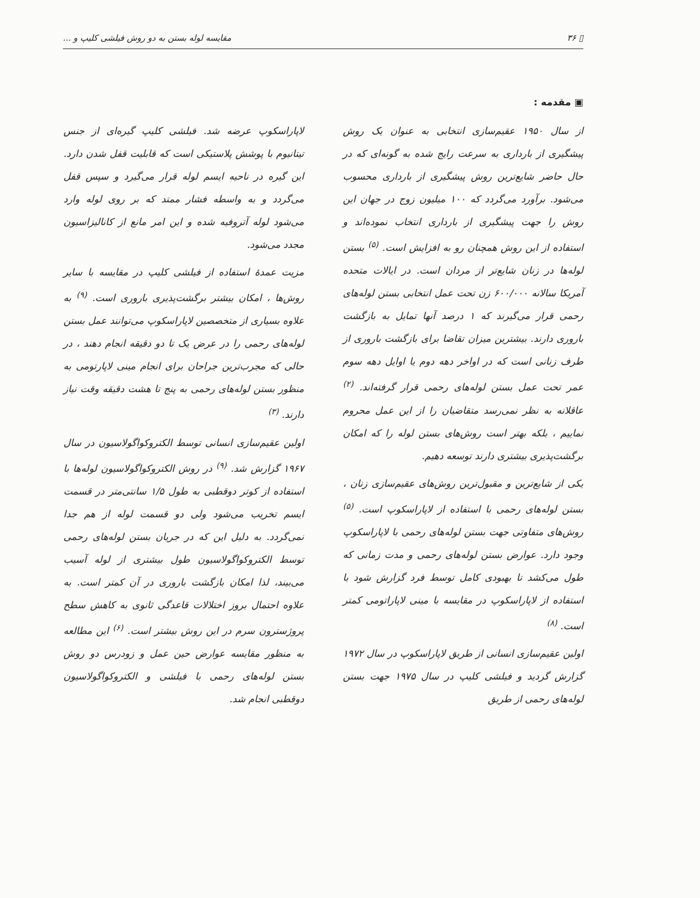▯ ۳۶ مقایسه لوله بستن به دو روش فیلشی کلیپ و ...
▣ مقدمه :
از سال ۱۹۵۰ عقیم‌سازی انتخابی به عنوان یک روش پیشگیری از بارداری به سرعت رایج شده به گونه‌ای که در حال حاضر شایع‌ترین روش پیشگیری از بارداری محسوب می‌شود. برآورد می‌گردد که ۱۰۰ میلیون زوج در جهان این روش را جهت پیشگیری از بارداری انتخاب نموده‌اند و استفاده از این روش همچنان رو به افزایش است. <sup>(۵)</sup> بستن لوله‌ها در زنان شایع‌تر از مردان است. در ایالات متحده آمریکا سالانه ۶۰۰/۰۰۰ زن تحت عمل انتخابی بستن لوله‌های رحمی قرار می‌گیرند که ۱ درصد آنها تمایل به بازگشت باروری دارند. بیشترین میزان تقاضا برای بازگشت باروری از طرف زنانی است که در اواخر دهه دوم یا اوایل دهه سوم عمر تحت عمل بستن لوله‌های رحمی قرار گرفته‌اند. <sup>(۲)</sup> عاقلانه به نظر نمی‌رسد متقاضیان را از این عمل محروم نماییم ، بلکه بهتر است روش‌های بستن لوله را که امکان برگشت‌پذیری بیشتری دارند توسعه دهیم.
یکی از شایع‌ترین و مقبول‌ترین روش‌های عقیم‌سازی زنان ، بستن لوله‌های رحمی با استفاده از لاپاراسکوپ است. <sup>(۵)</sup> روش‌های متفاوتی جهت بستن لوله‌های رحمی با لاپاراسکوپ وجود دارد. عوارض بستن لوله‌های رحمی و مدت زمانی که طول می‌کشد تا بهبودی کامل توسط فرد گزارش شود با استفاده از لاپاراسکوپ در مقایسه با مینی لاپاراتومی کمتر است. <sup>(۸)</sup>
اولین عقیم‌سازی انسانی از طریق لاپاراسکوپ در سال ۱۹۷۲ گزارش گردید و فیلشی کلیپ در سال ۱۹۷۵ جهت بستن لوله‌های رحمی از طریق
لاپاراسکوپ عرضه شد. فیلشی کلیپ گیره‌ای از جنس تیتانیوم با پوشش پلاستیکی است که قابلیت قفل شدن دارد. این گیره در ناحیه ایسم لوله قرار می‌گیرد و سپس قفل می‌گردد و به واسطه فشار ممتد که بر روی لوله وارد می‌شود لوله آتروفیه شده و این امر مانع از کانالیزاسیون مجدد می‌شود.
مزیت عمدهٔ استفاده از فیلشی کلیپ در مقایسه با سایر روش‌ها ، امکان بیشتر برگشت‌پذیری باروری است. <sup>(۹)</sup> به علاوه بسیاری از متخصصین لاپاراسکوپ می‌توانند عمل بستن لوله‌های رحمی را در عرض یک تا دو دقیقه انجام دهند ، در حالی که مجرب‌ترین جراحان برای انجام مینی لاپارتومی به منظور بستن لوله‌های رحمی به پنج تا هشت دقیقه وقت نیاز دارند. <sup>(۳)</sup>
اولین عقیم‌سازی انسانی توسط الکتروکواگولاسیون در سال ۱۹۶۷ گزارش شد. <sup>(۹)</sup> در روش الکتروکواگولاسیون لوله‌ها با استفاده از کوتر دوقطبی به طول ۱/۵ سانتی‌متر در قسمت ایسم تخریب می‌شود ولی دو قسمت لوله از هم جدا نمی‌گردد. به دلیل این که در جریان بستن لوله‌های رحمی توسط الکتروکواگولاسیون طول بیشتری از لوله آسیب می‌بیند، لذا امکان بازگشت باروری در آن کمتر است. به علاوه احتمال بروز اختلالات قاعدگی ثانوی به کاهش سطح پروژسترون سرم در این روش بیشتر است. <sup>(۶)</sup> این مطالعه به منظور مقایسه عوارض حین عمل و زودرس دو روش بستن لوله‌های رحمی با فیلشی و الکتروکواگولاسیون دوقطبی انجام شد.